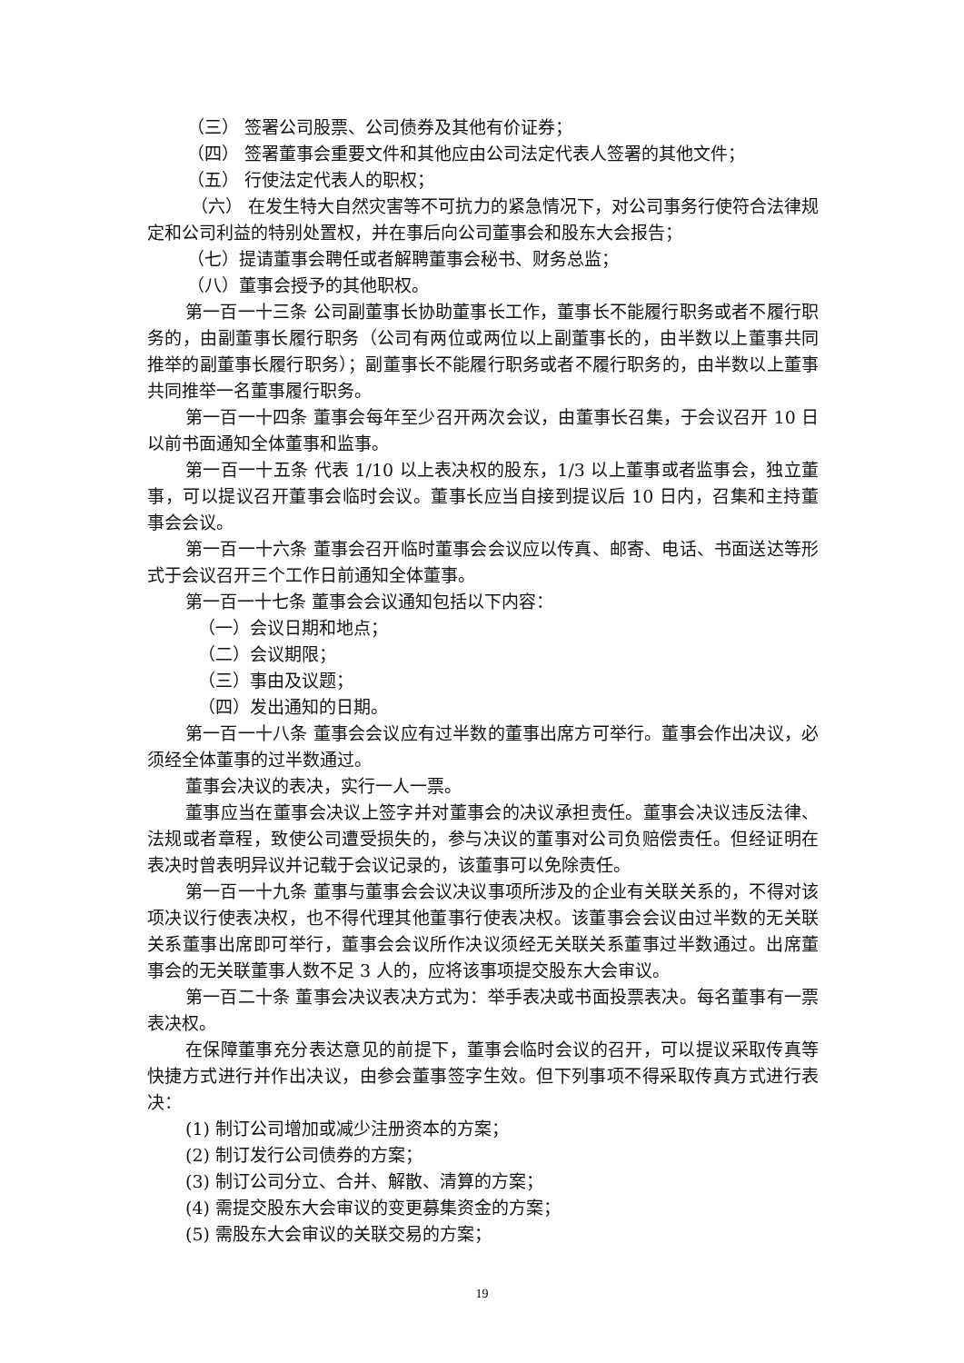（三） 签署公司股票、公司债券及其他有价证券；
（四） 签署董事会重要文件和其他应由公司法定代表人签署的其他文件；
（五） 行使法定代表人的职权；
（六） 在发生特大自然灾害等不可抗力的紧急情况下，对公司事务行使符合法律规定和公司利益的特别处置权，并在事后向公司董事会和股东大会报告；
（七）提请董事会聘任或者解聘董事会秘书、财务总监；
（八）董事会授予的其他职权。
第一百一十三条 公司副董事长协助董事长工作，董事长不能履行职务或者不履行职务的，由副董事长履行职务（公司有两位或两位以上副董事长的，由半数以上董事共同推举的副董事长履行职务）；副董事长不能履行职务或者不履行职务的，由半数以上董事共同推举一名董事履行职务。
第一百一十四条 董事会每年至少召开两次会议，由董事长召集，于会议召开 10 日以前书面通知全体董事和监事。
第一百一十五条 代表 1/10 以上表决权的股东，1/3 以上董事或者监事会，独立董事，可以提议召开董事会临时会议。董事长应当自接到提议后 10 日内，召集和主持董事会会议。
第一百一十六条 董事会召开临时董事会会议应以传真、邮寄、电话、书面送达等形式于会议召开三个工作日前通知全体董事。
第一百一十七条 董事会会议通知包括以下内容：
（一）会议日期和地点；
（二）会议期限；
（三）事由及议题；
（四）发出通知的日期。
第一百一十八条 董事会会议应有过半数的董事出席方可举行。董事会作出决议，必须经全体董事的过半数通过。
董事会决议的表决，实行一人一票。
董事应当在董事会决议上签字并对董事会的决议承担责任。董事会决议违反法律、法规或者章程，致使公司遭受损失的，参与决议的董事对公司负赔偿责任。但经证明在表决时曾表明异议并记载于会议记录的，该董事可以免除责任。
第一百一十九条 董事与董事会会议决议事项所涉及的企业有关联关系的，不得对该项决议行使表决权，也不得代理其他董事行使表决权。该董事会会议由过半数的无关联关系董事出席即可举行，董事会会议所作决议须经无关联关系董事过半数通过。出席董事会的无关联董事人数不足 3 人的，应将该事项提交股东大会审议。
第一百二十条 董事会决议表决方式为：举手表决或书面投票表决。每名董事有一票表决权。
在保障董事充分表达意见的前提下，董事会临时会议的召开，可以提议采取传真等快捷方式进行并作出决议，由参会董事签字生效。但下列事项不得采取传真方式进行表决：
(1) 制订公司增加或减少注册资本的方案；
(2) 制订发行公司债券的方案；
(3) 制订公司分立、合并、解散、清算的方案；
(4) 需提交股东大会审议的变更募集资金的方案；
(5) 需股东大会审议的关联交易的方案；
19